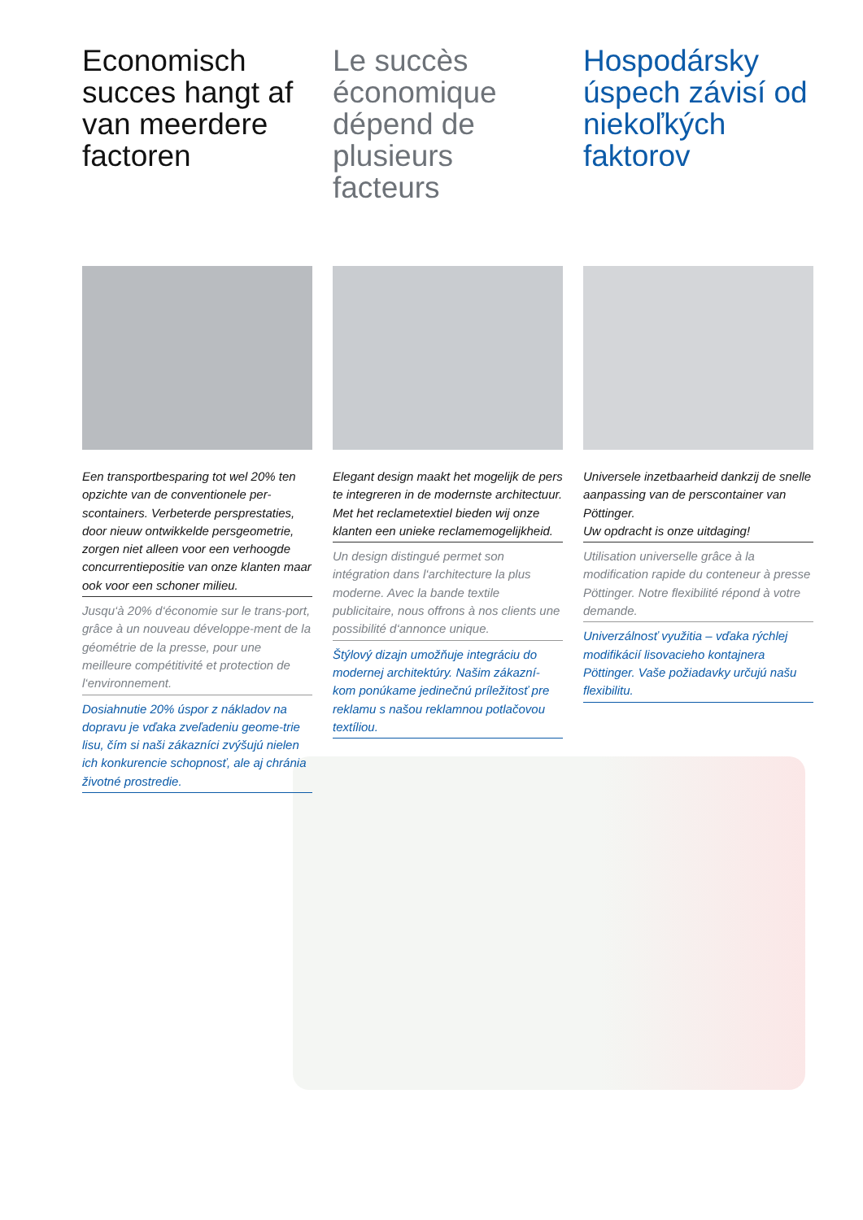Economisch succes hangt af van meerdere factoren
Een transportbesparing tot wel 20% ten opzichte van de conventionele per-scontainers. Verbeterde persprestaties, door nieuw ontwikkelde persgeometrie, zorgen niet alleen voor een verhoogde concurrentiepositie van onze klanten maar ook voor een schoner milieu.
Jusqu‘à 20% d‘économie sur le trans-port, grâce à un nouveau développe-ment de la géométrie de la presse, pour une meilleure compétitivité et protection de l‘environnement.
Dosiahnutie 20% úspor z nákladov na dopravu je vďaka zveľadeniu geome-trie lisu, čím si naši zákazníci zvýšujú nielen ich konkurencie schopnosť, ale aj chránia životné prostredie.
Le succès économique dépend de plusieurs facteurs
Elegant design maakt het mogelijk de pers te integreren in de modernste architectuur.
Met het reclametextiel bieden wij onze klanten een unieke reclamemogelijkheid.
Un design distingué permet son intégration dans l‘architecture la plus moderne. Avec la bande textile publicitaire, nous offrons à nos clients une possibilité d‘annonce unique.
Štýlový dizajn umožňuje integráciu do modernej architektúry. Našim zákazní-kom ponúkame jedinečnú príležitosť pre reklamu s našou reklamnou potlačovou textíliou.
Hospodársky úspech závisí od niekoľkých faktorov
Universele inzetbaarheid dankzij de snelle aanpassing van de perscontainer van Pöttinger.
Uw opdracht is onze uitdaging!
Utilisation universelle grâce à la modification rapide du conteneur à presse Pöttinger. Notre flexibilité répond à votre demande.
Univerzálnosť využitia – vďaka rýchlej modifikácií lisovacieho kontajnera Pöttinger. Vaše požiadavky určujú našu flexibilitu.